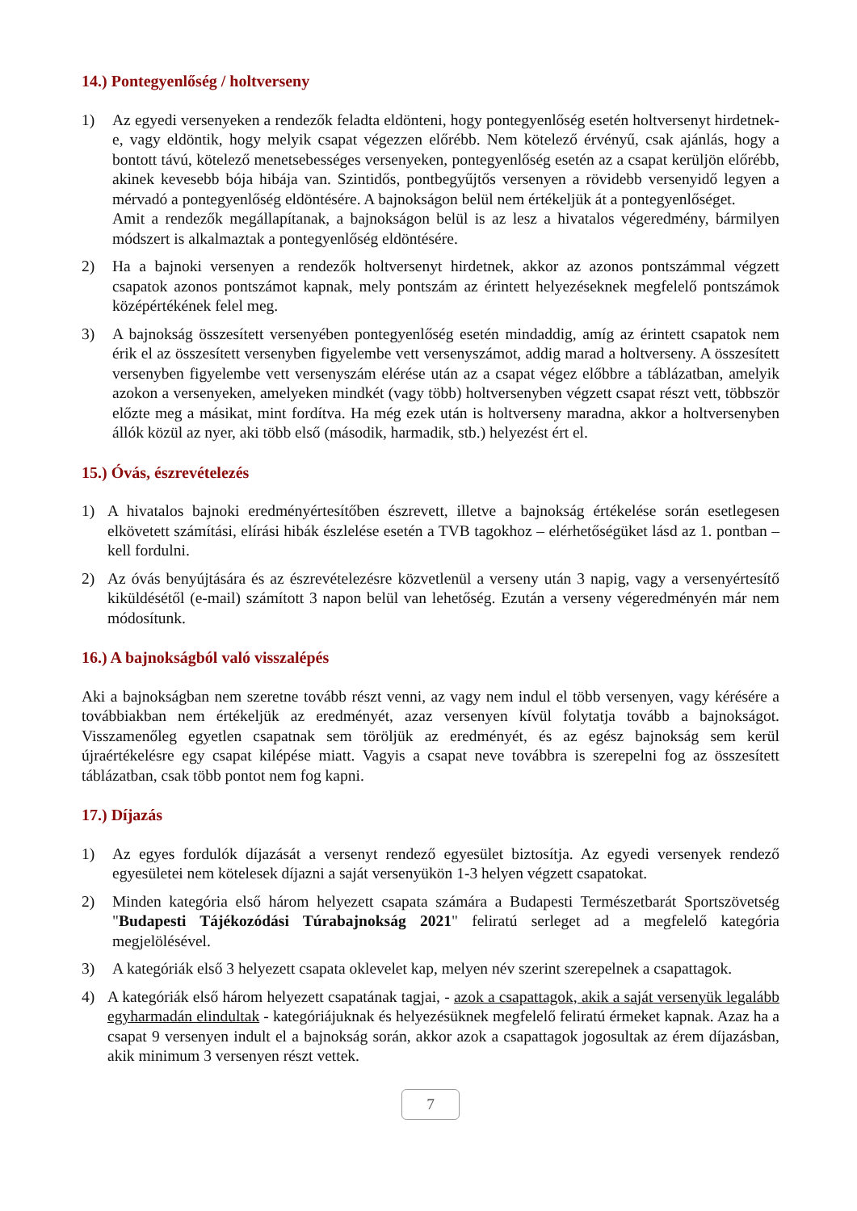14.) Pontegyenlőség / holtverseny
1) Az egyedi versenyeken a rendezők feladta eldönteni, hogy pontegyenlőség esetén holtversenyt hirdetnek-e, vagy eldöntik, hogy melyik csapat végezzen előrébb. Nem kötelező érvényű, csak ajánlás, hogy a bontott távú, kötelező menetsebességes versenyeken, pontegyenlőség esetén az a csapat kerüljön előrébb, akinek kevesebb bója hibája van. Szintidős, pontbegyűjtős versenyen a rövidebb versenyidő legyen a mérvadó a pontegyenlőség eldöntésére. A bajnokságon belül nem értékeljük át a pontegyenlőséget.
Amit a rendezők megállapítanak, a bajnokságon belül is az lesz a hivatalos végeredmény, bármilyen módszert is alkalmaztak a pontegyenlőség eldöntésére.
2) Ha a bajnoki versenyen a rendezők holtversenyt hirdetnek, akkor az azonos pontszámmal végzett csapatok azonos pontszámot kapnak, mely pontszám az érintett helyezéseknek megfelelő pontszámok középértékének felel meg.
3) A bajnokság összesített versenyében pontegyenlőség esetén mindaddig, amíg az érintett csapatok nem érik el az összesített versenyben figyelembe vett versenyszámot, addig marad a holtverseny. A összesített versenyben figyelembe vett versenyszám elérése után az a csapat végez előbbre a táblázatban, amelyik azokon a versenyeken, amelyeken mindkét (vagy több) holtversenyben végzett csapat részt vett, többször előzte meg a másikat, mint fordítva. Ha még ezek után is holtverseny maradna, akkor a holtversenyben állók közül az nyer, aki több első (második, harmadik, stb.) helyezést ért el.
15.) Óvás, észrevételezés
1) A hivatalos bajnoki eredményértesítőben észrevett, illetve a bajnokság értékelése során esetlegesen elkövetett számítási, elírási hibák észlelése esetén a TVB tagokhoz – elérhetőségüket lásd az 1. pontban – kell fordulni.
2) Az óvás benyújtására és az észrevételezésre közvetlenül a verseny után 3 napig, vagy a versenyértesítő kiküldésétől (e-mail) számított 3 napon belül van lehetőség. Ezután a verseny végeredményén már nem módosítunk.
16.) A bajnokságból való visszalépés
Aki a bajnokságban nem szeretne tovább részt venni, az vagy nem indul el több versenyen, vagy kérésére a továbbiakban nem értékeljük az eredményét, azaz versenyen kívül folytatja tovább a bajnokságot. Visszamenőleg egyetlen csapatnak sem töröljük az eredményét, és az egész bajnokság sem kerül újraértékelésre egy csapat kilépése miatt. Vagyis a csapat neve továbbra is szerepelni fog az összesített táblázatban, csak több pontot nem fog kapni.
17.) Díjazás
1) Az egyes fordulók díjazását a versenyt rendező egyesület biztosítja. Az egyedi versenyek rendező egyesületei nem kötelesek díjazni a saját versenyükön 1-3 helyen végzett csapatokat.
2) Minden kategória első három helyezett csapata számára a Budapesti Természetbarát Sportszövetség "Budapesti Tájékozódási Túrabajnokság 2021" feliratú serleget ad a megfelelő kategória megjelölésével.
3) A kategóriák első 3 helyezett csapata oklevelet kap, melyen név szerint szerepelnek a csapattagok.
4) A kategóriák első három helyezett csapatának tagjai, - azok a csapattagok, akik a saját versenyük legalább egyharmadán elindultak - kategóriájuknak és helyezésüknek megfelelő feliratú érmeket kapnak. Azaz ha a csapat 9 versenyen indult el a bajnokság során, akkor azok a csapattagok jogosultak az érem díjazásban, akik minimum 3 versenyen részt vettek.
7